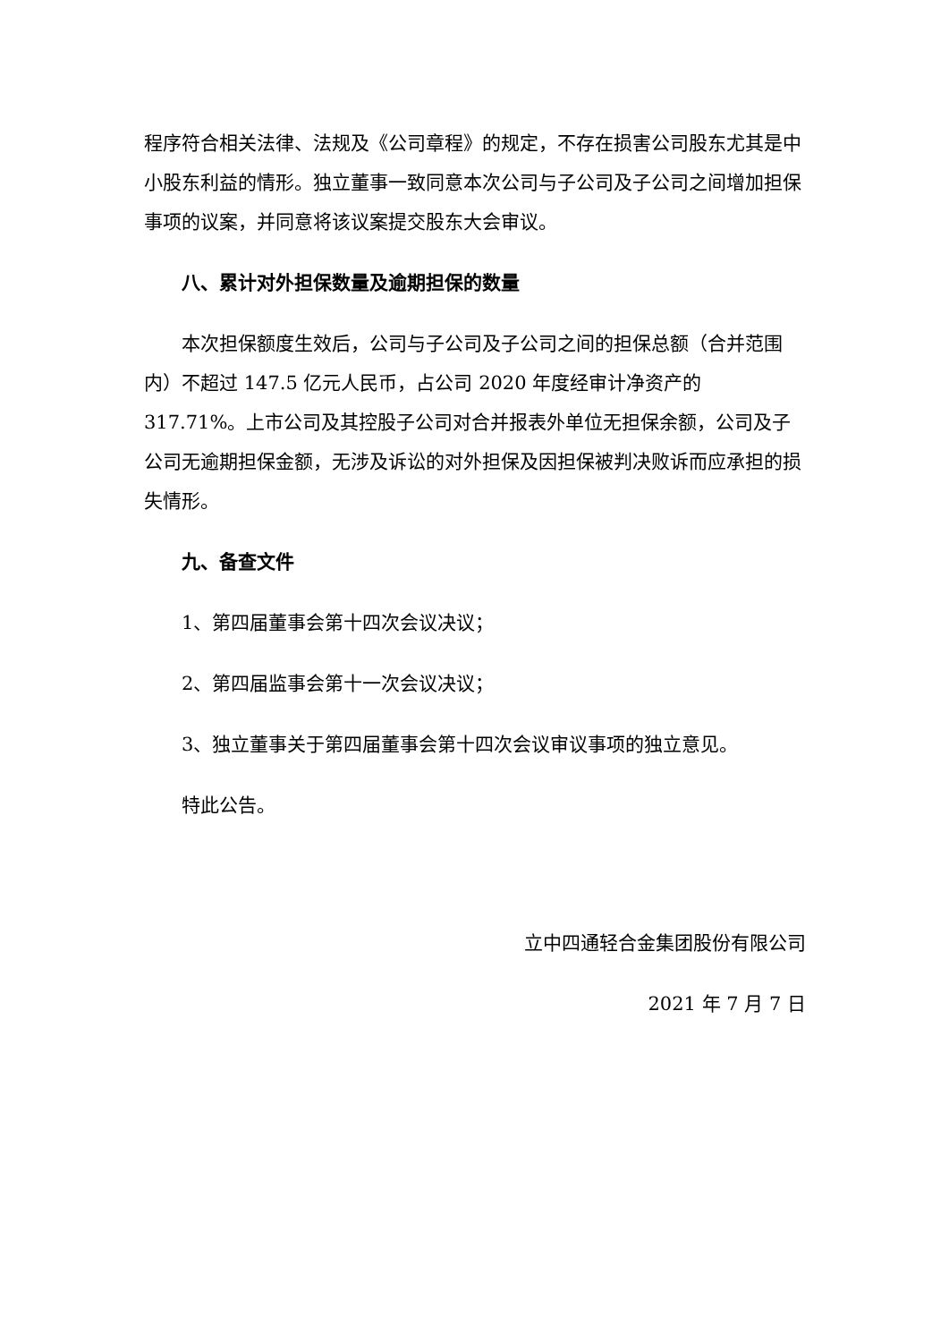程序符合相关法律、法规及《公司章程》的规定，不存在损害公司股东尤其是中小股东利益的情形。独立董事一致同意本次公司与子公司及子公司之间增加担保事项的议案，并同意将该议案提交股东大会审议。
八、累计对外担保数量及逾期担保的数量
本次担保额度生效后，公司与子公司及子公司之间的担保总额（合并范围内）不超过 147.5 亿元人民币，占公司 2020 年度经审计净资产的 317.71%。上市公司及其控股子公司对合并报表外单位无担保余额，公司及子公司无逾期担保金额，无涉及诉讼的对外担保及因担保被判决败诉而应承担的损失情形。
九、备查文件
1、第四届董事会第十四次会议决议；
2、第四届监事会第十一次会议决议；
3、独立董事关于第四届董事会第十四次会议审议事项的独立意见。
特此公告。
立中四通轻合金集团股份有限公司
2021 年 7 月 7 日